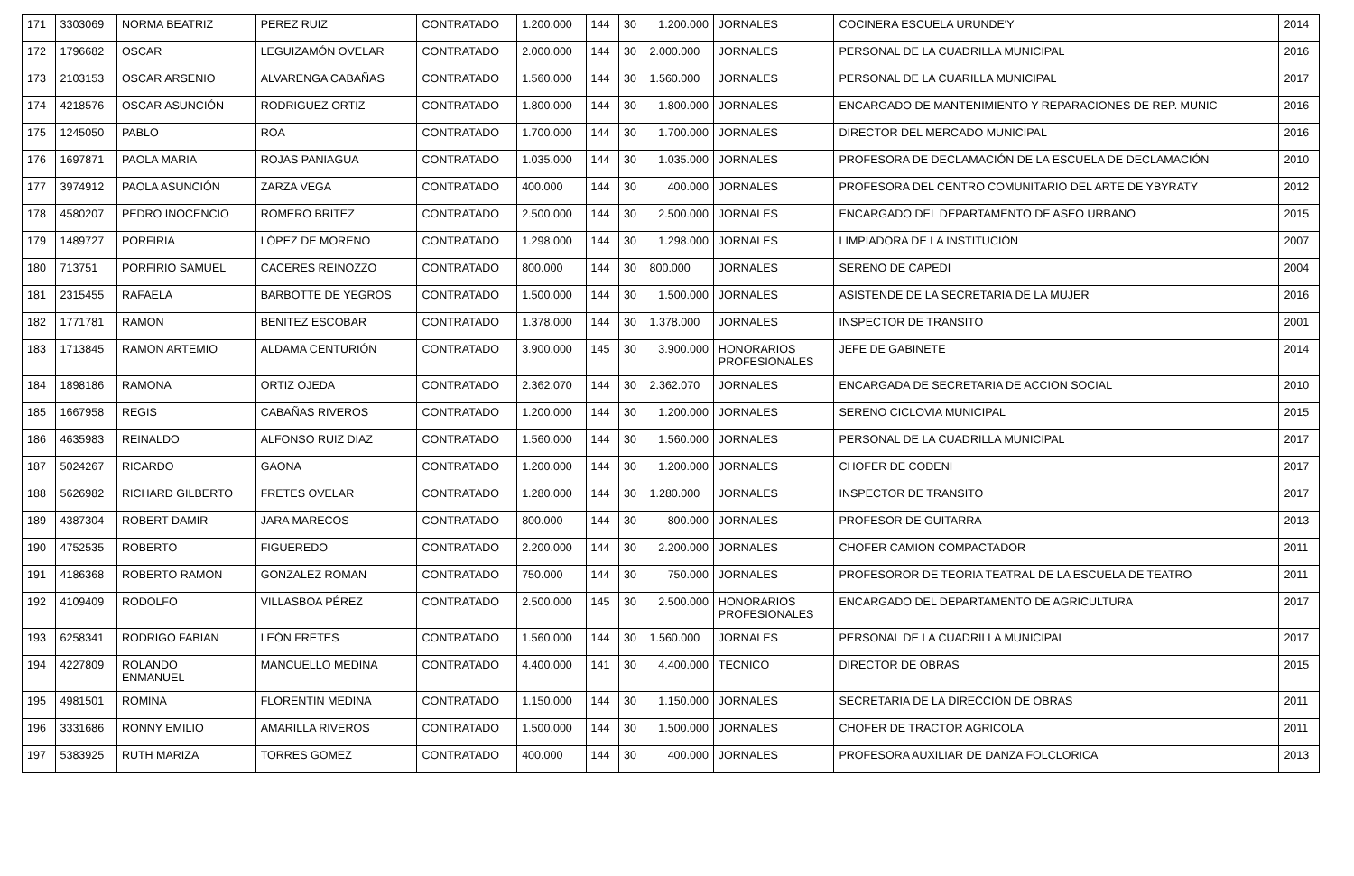| 171 | 3303069 | NORMA BEATRIZ | PEREZ RUIZ | CONTRATADO | 1.200.000 | 144 | 30 | 1.200.000 | JORNALES | COCINERA ESCUELA URUNDE'Y | 2014 |
| 172 | 1796682 | OSCAR | LEGUIZAMÓN OVELAR | CONTRATADO | 2.000.000 | 144 | 30 | 2.000.000 | JORNALES | PERSONAL DE LA CUADRILLA MUNICIPAL | 2016 |
| 173 | 2103153 | OSCAR ARSENIO | ALVARENGA CABAÑAS | CONTRATADO | 1.560.000 | 144 | 30 | 1.560.000 | JORNALES | PERSONAL DE LA CUARILLA MUNICIPAL | 2017 |
| 174 | 4218576 | OSCAR ASUNCIÓN | RODRIGUEZ ORTIZ | CONTRATADO | 1.800.000 | 144 | 30 | 1.800.000 | JORNALES | ENCARGADO DE MANTENIMIENTO Y REPARACIONES DE REP. MUNIC | 2016 |
| 175 | 1245050 | PABLO | ROA | CONTRATADO | 1.700.000 | 144 | 30 | 1.700.000 | JORNALES | DIRECTOR DEL MERCADO MUNICIPAL | 2016 |
| 176 | 1697871 | PAOLA MARIA | ROJAS PANIAGUA | CONTRATADO | 1.035.000 | 144 | 30 | 1.035.000 | JORNALES | PROFESORA DE DECLAMACIÓN DE LA ESCUELA DE DECLAMACIÓN | 2010 |
| 177 | 3974912 | PAOLA ASUNCIÓN | ZARZA VEGA | CONTRATADO | 400.000 | 144 | 30 | 400.000 | JORNALES | PROFESORA DEL CENTRO COMUNITARIO DEL ARTE DE YBYRATY | 2012 |
| 178 | 4580207 | PEDRO INOCENCIO | ROMERO BRITEZ | CONTRATADO | 2.500.000 | 144 | 30 | 2.500.000 | JORNALES | ENCARGADO DEL DEPARTAMENTO DE ASEO URBANO | 2015 |
| 179 | 1489727 | PORFIRIA | LÓPEZ DE MORENO | CONTRATADO | 1.298.000 | 144 | 30 | 1.298.000 | JORNALES | LIMPIADORA DE LA INSTITUCIÓN | 2007 |
| 180 | 713751 | PORFIRIO SAMUEL | CACERES REINOZZO | CONTRATADO | 800.000 | 144 | 30 | 800.000 | JORNALES | SERENO DE CAPEDI | 2004 |
| 181 | 2315455 | RAFAELA | BARBOTTE DE YEGROS | CONTRATADO | 1.500.000 | 144 | 30 | 1.500.000 | JORNALES | ASISTENDE DE LA SECRETARIA DE LA MUJER | 2016 |
| 182 | 1771781 | RAMON | BENITEZ ESCOBAR | CONTRATADO | 1.378.000 | 144 | 30 | 1.378.000 | JORNALES | INSPECTOR DE TRANSITO | 2001 |
| 183 | 1713845 | RAMON ARTEMIO | ALDAMA CENTURIÓN | CONTRATADO | 3.900.000 | 145 | 30 | 3.900.000 | HONORARIOS PROFESIONALES | JEFE DE GABINETE | 2014 |
| 184 | 1898186 | RAMONA | ORTIZ OJEDA | CONTRATADO | 2.362.070 | 144 | 30 | 2.362.070 | JORNALES | ENCARGADA DE SECRETARIA DE ACCION SOCIAL | 2010 |
| 185 | 1667958 | REGIS | CABAÑAS RIVEROS | CONTRATADO | 1.200.000 | 144 | 30 | 1.200.000 | JORNALES | SERENO CICLOVIA MUNICIPAL | 2015 |
| 186 | 4635983 | REINALDO | ALFONSO RUIZ DIAZ | CONTRATADO | 1.560.000 | 144 | 30 | 1.560.000 | JORNALES | PERSONAL DE LA CUADRILLA MUNICIPAL | 2017 |
| 187 | 5024267 | RICARDO | GAONA | CONTRATADO | 1.200.000 | 144 | 30 | 1.200.000 | JORNALES | CHOFER DE CODENI | 2017 |
| 188 | 5626982 | RICHARD GILBERTO | FRETES OVELAR | CONTRATADO | 1.280.000 | 144 | 30 | 1.280.000 | JORNALES | INSPECTOR DE TRANSITO | 2017 |
| 189 | 4387304 | ROBERT DAMIR | JARA MARECOS | CONTRATADO | 800.000 | 144 | 30 | 800.000 | JORNALES | PROFESOR DE GUITARRA | 2013 |
| 190 | 4752535 | ROBERTO | FIGUEREDO | CONTRATADO | 2.200.000 | 144 | 30 | 2.200.000 | JORNALES | CHOFER CAMION COMPACTADOR | 2011 |
| 191 | 4186368 | ROBERTO RAMON | GONZALEZ ROMAN | CONTRATADO | 750.000 | 144 | 30 | 750.000 | JORNALES | PROFESOROR DE TEORIA TEATRAL DE LA ESCUELA DE TEATRO | 2011 |
| 192 | 4109409 | RODOLFO | VILLASBOA PÉREZ | CONTRATADO | 2.500.000 | 145 | 30 | 2.500.000 | HONORARIOS PROFESIONALES | ENCARGADO DEL DEPARTAMENTO DE AGRICULTURA | 2017 |
| 193 | 6258341 | RODRIGO FABIAN | LEÓN FRETES | CONTRATADO | 1.560.000 | 144 | 30 | 1.560.000 | JORNALES | PERSONAL DE LA CUADRILLA MUNICIPAL | 2017 |
| 194 | 4227809 | ROLANDO ENMANUEL | MANCUELLO MEDINA | CONTRATADO | 4.400.000 | 141 | 30 | 4.400.000 | TECNICO | DIRECTOR DE OBRAS | 2015 |
| 195 | 4981501 | ROMINA | FLORENTIN MEDINA | CONTRATADO | 1.150.000 | 144 | 30 | 1.150.000 | JORNALES | SECRETARIA DE LA DIRECCION DE OBRAS | 2011 |
| 196 | 3331686 | RONNY EMILIO | AMARILLA RIVEROS | CONTRATADO | 1.500.000 | 144 | 30 | 1.500.000 | JORNALES | CHOFER DE TRACTOR AGRICOLA | 2011 |
| 197 | 5383925 | RUTH MARIZA | TORRES GOMEZ | CONTRATADO | 400.000 | 144 | 30 | 400.000 | JORNALES | PROFESORA AUXILIAR DE DANZA FOLCLORICA | 2013 |